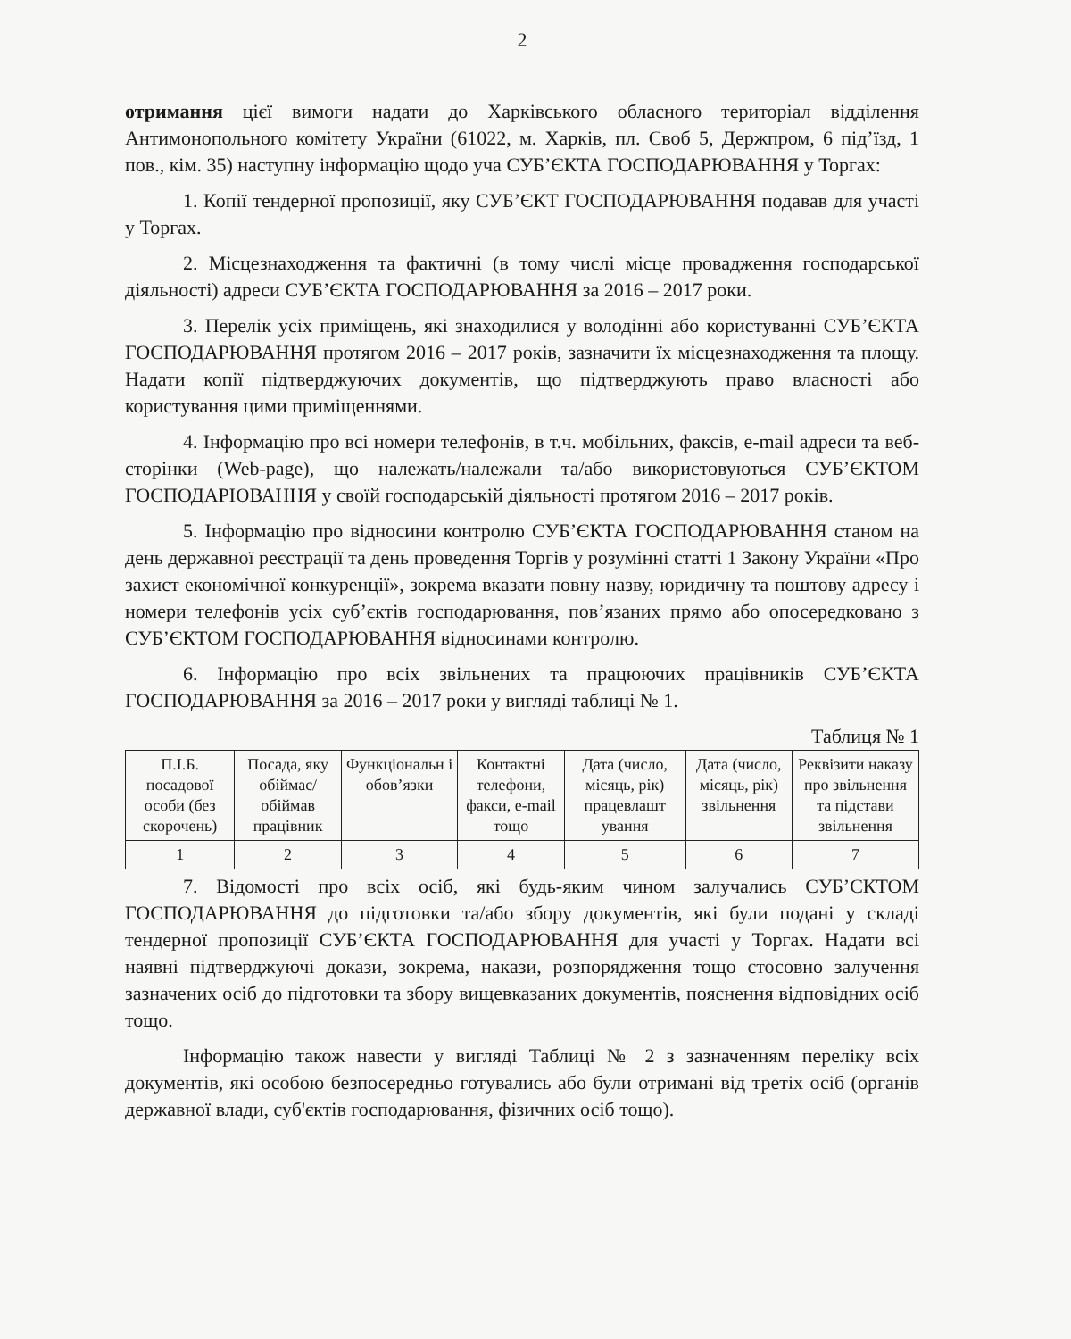2
отримання цієї вимоги надати до Харківського обласного територіал відділення Антимонопольного комітету України (61022, м. Харків, пл. Своб 5, Держпром, 6 під’їзд, 1 пов., кім. 35) наступну інформацію щодо уча СУБ’ЄКТА ГОСПОДАРЮВАННЯ у Торгах:
1. Копії тендерної пропозиції, яку СУБ’ЄКТ ГОСПОДАРЮВАННЯ подавав для участі у Торгах.
2. Місцезнаходження та фактичні (в тому числі місце провадження господарської діяльності) адреси СУБ’ЄКТА ГОСПОДАРЮВАННЯ за 2016 – 2017 роки.
3. Перелік усіх приміщень, які знаходилися у володінні або користуванні СУБ’ЄКТА ГОСПОДАРЮВАННЯ протягом 2016 – 2017 років, зазначити їх місцезнаходження та площу. Надати копії підтверджуючих документів, що підтверджують право власності або користування цими приміщеннями.
4. Інформацію про всі номери телефонів, в т.ч. мобільних, факсів, e-mail адреси та веб-сторінки (Web-page), що належать/належали та/або використовуються СУБ’ЄКТОМ ГОСПОДАРЮВАННЯ у своїй господарській діяльності протягом 2016 – 2017 років.
5. Інформацію про відносини контролю СУБ’ЄКТА ГОСПОДАРЮВАННЯ станом на день державної реєстрації та день проведення Торгів у розумінні статті 1 Закону України «Про захист економічної конкуренції», зокрема вказати повну назву, юридичну та поштову адресу і номери телефонів усіх суб’єктів господарювання, пов’язаних прямо або опосередковано з СУБ’ЄКТОМ ГОСПОДАРЮВАННЯ відносинами контролю.
6. Інформацію про всіх звільнених та працюючих працівників СУБ’ЄКТА ГОСПОДАРЮВАННЯ за 2016 – 2017 роки у вигляді таблиці № 1.
Таблиця № 1
| П.І.Б. посадової особи (без скорочень) | Посада, яку обіймає/ обіймав працівник | Функціональн і обов’язки | Контактні телефони, факси, e-mail тощо | Дата (число, місяць, рік) працевлашт ування | Дата (число, місяць, рік) звільнення | Реквізити наказу про звільнення та підстави звільнення |
| 1 | 2 | 3 | 4 | 5 | 6 | 7 |
7. Відомості про всіх осіб, які будь-яким чином залучались СУБ’ЄКТОМ ГОСПОДАРЮВАННЯ до підготовки та/або збору документів, які були подані у складі тендерної пропозиції СУБ’ЄКТА ГОСПОДАРЮВАННЯ для участі у Торгах. Надати всі наявні підтверджуючі докази, зокрема, накази, розпорядження тощо стосовно залучення зазначених осіб до підготовки та збору вищевказаних документів, пояснення відповідних осіб тощо.
Інформацію також навести у вигляді Таблиці № 2 з зазначенням переліку всіх документів, які особою безпосередньо готувались або були отримані від третіх осіб (органів державної влади, суб'єктів господарювання, фізичних осіб тощо).